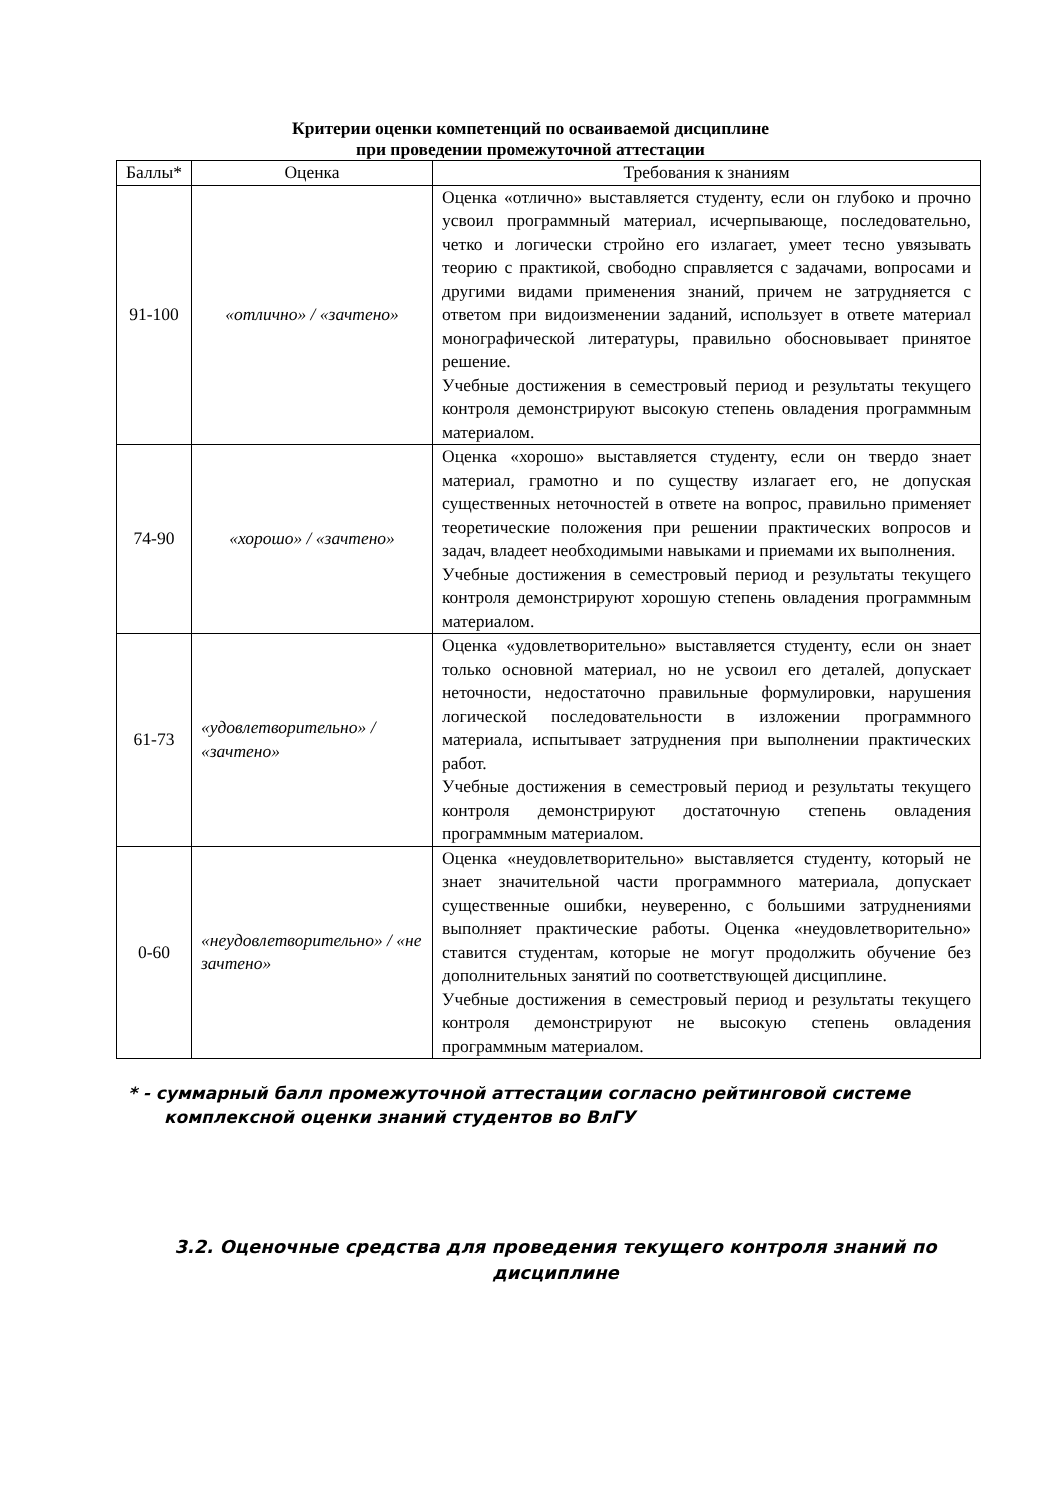Критерии оценки компетенций по осваиваемой дисциплине
при проведении промежуточной аттестации
| Баллы* | Оценка | Требования к знаниям |
| --- | --- | --- |
| 91-100 | «отлично» / «зачтено» | Оценка «отлично» выставляется студенту, если он глубоко и прочно усвоил программный материал, исчерпывающе, последовательно, четко и логически стройно его излагает, умеет тесно увязывать теорию с практикой, свободно справляется с задачами, вопросами и другими видами применения знаний, причем не затрудняется с ответом при видоизменении заданий, использует в ответе материал монографической литературы, правильно обосновывает принятое решение. Учебные достижения в семестровый период и результаты текущего контроля демонстрируют высокую степень овладения программным материалом. |
| 74-90 | «хорошо» / «зачтено» | Оценка «хорошо» выставляется студенту, если он твердо знает материал, грамотно и по существу излагает его, не допуская существенных неточностей в ответе на вопрос, правильно применяет теоретические положения при решении практических вопросов и задач, владеет необходимыми навыками и приемами их выполнения. Учебные достижения в семестровый период и результаты текущего контроля демонстрируют хорошую степень овладения программным материалом. |
| 61-73 | «удовлетворительно» / «зачтено» | Оценка «удовлетворительно» выставляется студенту, если он знает только основной материал, но не усвоил его деталей, допускает неточности, недостаточно правильные формулировки, нарушения логической последовательности в изложении программного материала, испытывает затруднения при выполнении практических работ. Учебные достижения в семестровый период и результаты текущего контроля демонстрируют достаточную степень овладения программным материалом. |
| 0-60 | «неудовлетворительно» / «не зачтено» | Оценка «неудовлетворительно» выставляется студенту, который не знает значительной части программного материала, допускает существенные ошибки, неуверенно, с большими затруднениями выполняет практические работы. Оценка «неудовлетворительно» ставится студентам, которые не могут продолжить обучение без дополнительных занятий по соответствующей дисциплине. Учебные достижения в семестровый период и результаты текущего контроля демонстрируют не высокую степень овладения программным материалом. |
* - суммарный балл промежуточной аттестации согласно рейтинговой системе
комплексной оценки знаний студентов во ВлГУ
3.2. Оценочные средства для проведения текущего контроля знаний по дисциплине